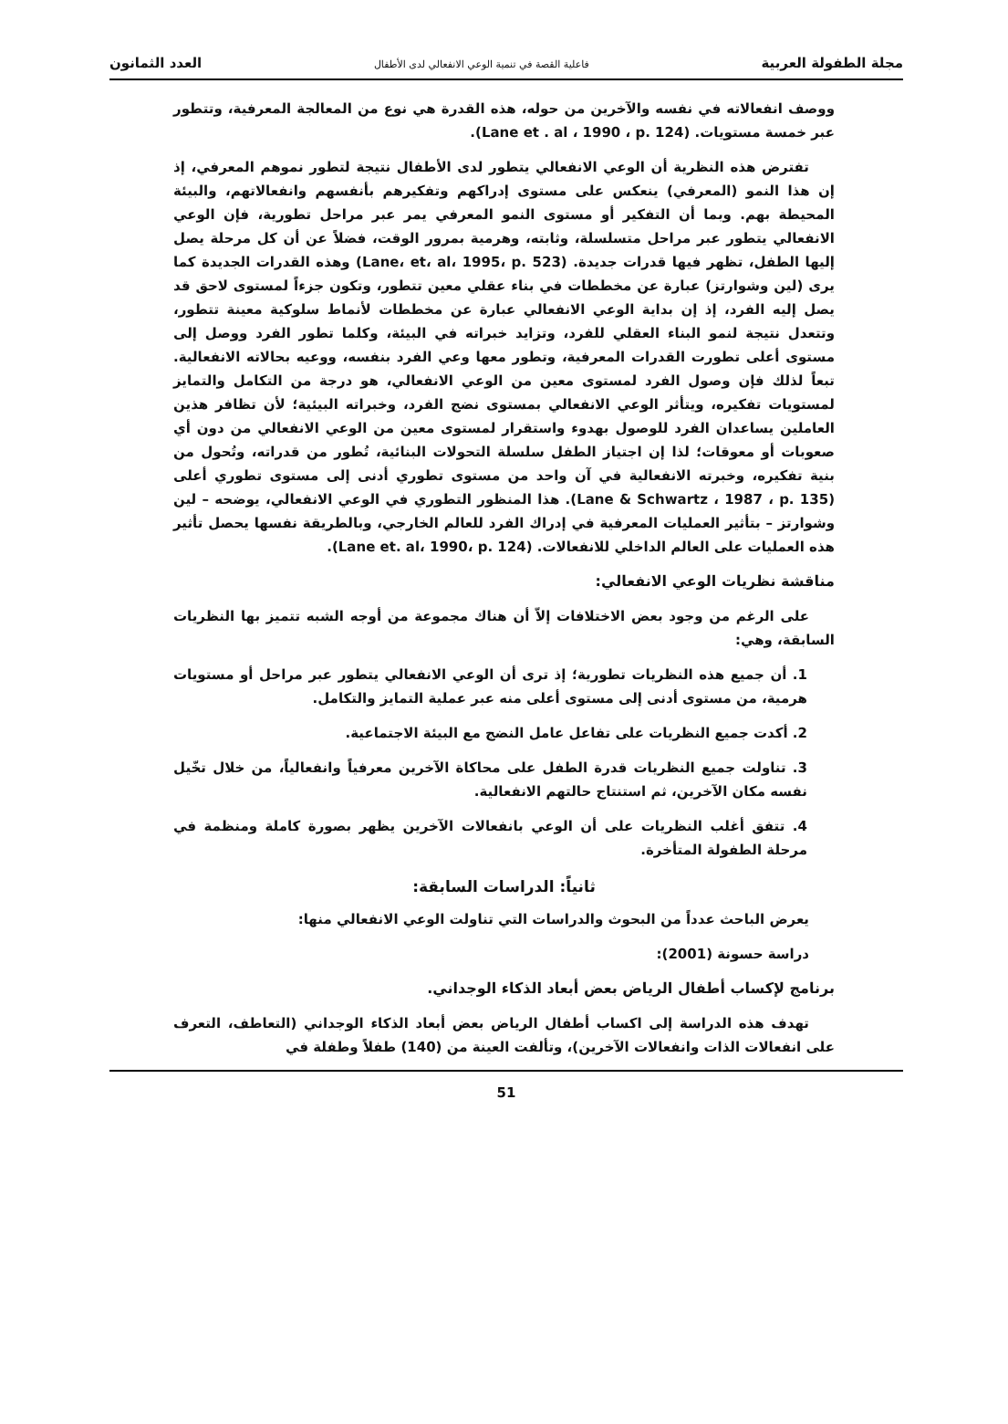مجلة الطفولة العربية فاعلية القصة في تنمية الوعي الانفعالي لدى الأطفال العدد الثمانون
ووصف انفعالاته في نفسه والآخرين من حوله، هذه القدرة هي نوع من المعالجة المعرفية، وتتطور عبر خمسة مستويات. (Lane et . al ، 1990 ، p. 124).
تفترض هذه النظرية أن الوعي الانفعالي يتطور لدى الأطفال نتيجة لتطور نموهم المعرفي، إذ إن هذا النمو (المعرفي) ينعكس على مستوى إدراكهم وتفكيرهم بأنفسهم وانفعالاتهم، والبيئة المحيطة بهم. وبما أن التفكير أو مستوى النمو المعرفي يمر عبر مراحل تطورية، فإن الوعي الانفعالي يتطور عبر مراحل متسلسلة، وثابته، وهرمية بمرور الوقت، فضلاً عن أن كل مرحلة يصل إليها الطفل، تظهر فيها قدرات جديدة. (Lane، et، al، 1995، p. 523) وهذه القدرات الجديدة كما يرى (لين وشوارتز) عبارة عن مخططات في بناء عقلي معين تتطور، وتكون جزءاً لمستوى لاحق قد يصل إليه الفرد، إذ إن بداية الوعي الانفعالي عبارة عن مخططات لأنماط سلوكية معينة تتطور، وتتعدل نتيجة لنمو البناء العقلي للفرد، وتزايد خبراته في البيئة، وكلما تطور الفرد ووصل إلى مستوى أعلى تطورت القدرات المعرفية، وتطور معها وعي الفرد بنفسه، ووعيه بحالاته الانفعالية. تبعاً لذلك فإن وصول الفرد لمستوى معين من الوعي الانفعالي، هو درجة من التكامل والتمايز لمستويات تفكيره، ويتأثر الوعي الانفعالي بمستوى نضج الفرد، وخبراته البيئية؛ لأن تظافر هذين العاملين يساعدان الفرد للوصول بهدوء واستقرار لمستوى معين من الوعي الانفعالي من دون أي صعوبات أو معوقات؛ لذا إن اجتياز الطفل سلسلة التحولات البنائية، تُطور من قدراته، وتُحول من بنية تفكيره، وخبرته الانفعالية في آن واحد من مستوى تطوري أدنى إلى مستوى تطوري أعلى (Lane & Schwartz ، 1987 ، p. 135). هذا المنظور التطوري في الوعي الانفعالي، يوضحه – لين وشوارتز – بتأثير العمليات المعرفية في إدراك الفرد للعالم الخارجي، وبالطريقة نفسها يحصل تأثير هذه العمليات على العالم الداخلي للانفعالات. (Lane et. al، 1990، p. 124).
مناقشة نظريات الوعي الانفعالي:
على الرغم من وجود بعض الاختلافات إلاّ أن هناك مجموعة من أوجه الشبه تتميز بها النظريات السابقة، وهي:
1. أن جميع هذه النظريات تطورية؛ إذ ترى أن الوعي الانفعالي يتطور عبر مراحل أو مستويات هرمية، من مستوى أدنى إلى مستوى أعلى منه عبر عملية التمايز والتكامل.
2. أكدت جميع النظريات على تفاعل عامل النضج مع البيئة الاجتماعية.
3. تناولت جميع النظريات قدرة الطفل على محاكاة الآخرين معرفياً وانفعالياً، من خلال تخّيل نفسه مكان الآخرين، ثم استنتاج حالتهم الانفعالية.
4. تتفق أغلب النظريات على أن الوعي بانفعالات الآخرين يظهر بصورة كاملة ومنظمة في مرحلة الطفولة المتأخرة.
ثانياً: الدراسات السابقة:
يعرض الباحث عدداً من البحوث والدراسات التي تناولت الوعي الانفعالي منها:
دراسة حسونة (2001):
برنامج لإكساب أطفال الرياض بعض أبعاد الذكاء الوجداني.
تهدف هذه الدراسة إلى اكساب أطفال الرياض بعض أبعاد الذكاء الوجداني (التعاطف، التعرف على انفعالات الذات وانفعالات الآخرين)، وتألفت العينة من (140) طفلاً وطفلة في
51